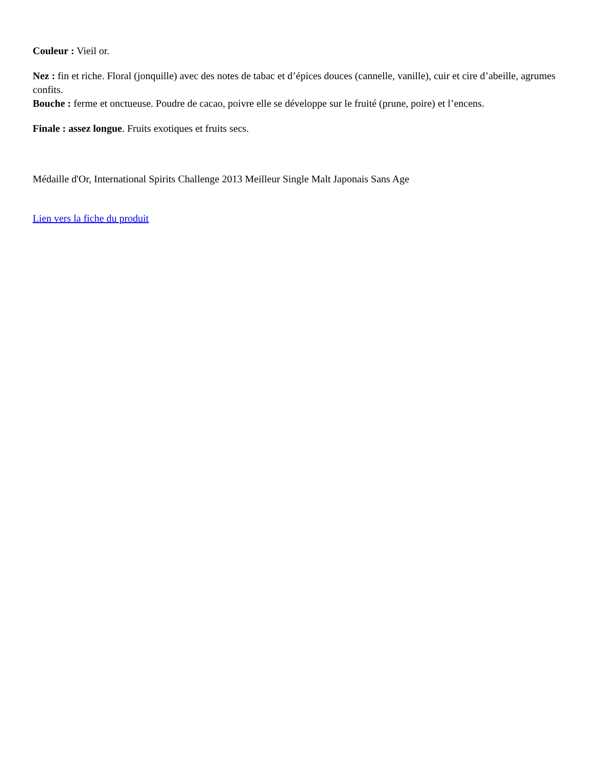Couleur : Vieil or.
Nez : fin et riche. Floral (jonquille) avec des notes de tabac et d’épices douces (cannelle, vanille), cuir et cire d’abeille, agrumes confits.
Bouche : ferme et onctueuse. Poudre de cacao, poivre elle se développe sur le fruité (prune, poire) et l’encens.
Finale : assez longue. Fruits exotiques et fruits secs.
Médaille d'Or, International Spirits Challenge 2013 Meilleur Single Malt Japonais Sans Age
Lien vers la fiche du produit